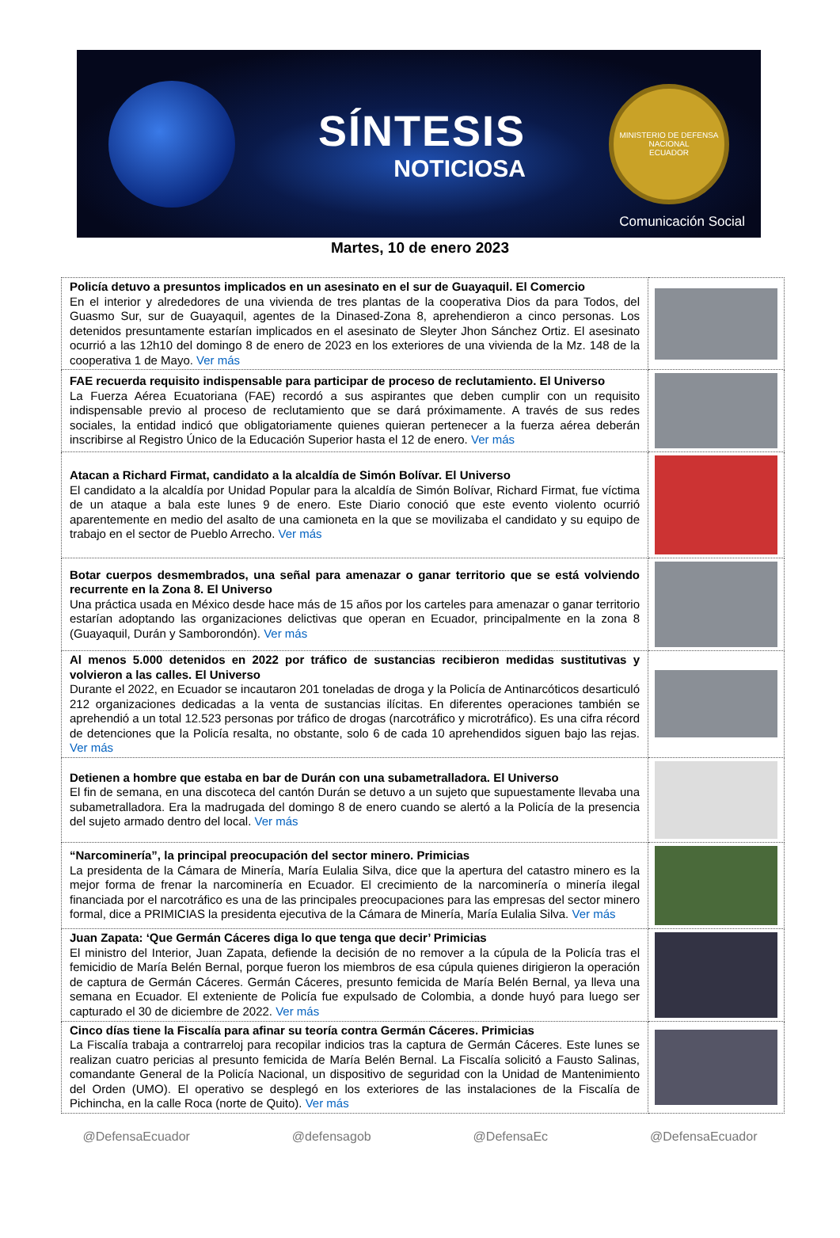SÍNTESIS
NOTICIOSA
MINISTERIO DE DEFENSA NACIONAL
ECUADOR
Comunicación Social
Martes, 10 de enero 2023
| Policía detuvo a presuntos implicados en un asesinato en el sur de Guayaquil. El Comercio En el interior y alrededores de una vivienda de tres plantas de la cooperativa Dios da para Todos, del Guasmo Sur, sur de Guayaquil, agentes de la Dinased-Zona 8, aprehendieron a cinco personas. Los detenidos presuntamente estarían implicados en el asesinato de Sleyter Jhon Sánchez Ortiz. El asesinato ocurrió a las 12h10 del domingo 8 de enero de 2023 en los exteriores de una vivienda de la Mz. 148 de la cooperativa 1 de Mayo. Ver más | |
| FAE recuerda requisito indispensable para participar de proceso de reclutamiento. El Universo La Fuerza Aérea Ecuatoriana (FAE) recordó a sus aspirantes que deben cumplir con un requisito indispensable previo al proceso de reclutamiento que se dará próximamente. A través de sus redes sociales, la entidad indicó que obligatoriamente quienes quieran pertenecer a la fuerza aérea deberán inscribirse al Registro Único de la Educación Superior hasta el 12 de enero. Ver más | |
| Atacan a Richard Firmat, candidato a la alcaldía de Simón Bolívar. El Universo El candidato a la alcaldía por Unidad Popular para la alcaldía de Simón Bolívar, Richard Firmat, fue víctima de un ataque a bala este lunes 9 de enero. Este Diario conoció que este evento violento ocurrió aparentemente en medio del asalto de una camioneta en la que se movilizaba el candidato y su equipo de trabajo en el sector de Pueblo Arrecho. Ver más | |
| Botar cuerpos desmembrados, una señal para amenazar o ganar territorio que se está volviendo recurrente en la Zona 8. El Universo Una práctica usada en México desde hace más de 15 años por los carteles para amenazar o ganar territorio estarían adoptando las organizaciones delictivas que operan en Ecuador, principalmente en la zona 8 (Guayaquil, Durán y Samborondón). Ver más | |
| Al menos 5.000 detenidos en 2022 por tráfico de sustancias recibieron medidas sustitutivas y volvieron a las calles. El Universo Durante el 2022, en Ecuador se incautaron 201 toneladas de droga y la Policía de Antinarcóticos desarticuló 212 organizaciones dedicadas a la venta de sustancias ilícitas. En diferentes operaciones también se aprehendió a un total 12.523 personas por tráfico de drogas (narcotráfico y microtráfico). Es una cifra récord de detenciones que la Policía resalta, no obstante, solo 6 de cada 10 aprehendidos siguen bajo las rejas. Ver más | |
| Detienen a hombre que estaba en bar de Durán con una subametralladora. El Universo El fin de semana, en una discoteca del cantón Durán se detuvo a un sujeto que supuestamente llevaba una subametralladora. Era la madrugada del domingo 8 de enero cuando se alertó a la Policía de la presencia del sujeto armado dentro del local. Ver más | |
| “Narcominería”, la principal preocupación del sector minero. Primicias La presidenta de la Cámara de Minería, María Eulalia Silva, dice que la apertura del catastro minero es la mejor forma de frenar la narcominería en Ecuador. El crecimiento de la narcominería o minería ilegal financiada por el narcotráfico es una de las principales preocupaciones para las empresas del sector minero formal, dice a PRIMICIAS la presidenta ejecutiva de la Cámara de Minería, María Eulalia Silva. Ver más | |
| Juan Zapata: ‘Que Germán Cáceres diga lo que tenga que decir’ Primicias El ministro del Interior, Juan Zapata, defiende la decisión de no remover a la cúpula de la Policía tras el femicidio de María Belén Bernal, porque fueron los miembros de esa cúpula quienes dirigieron la operación de captura de Germán Cáceres. Germán Cáceres, presunto femicida de María Belén Bernal, ya lleva una semana en Ecuador. El exteniente de Policía fue expulsado de Colombia, a donde huyó para luego ser capturado el 30 de diciembre de 2022. Ver más | |
| Cinco días tiene la Fiscalía para afinar su teoría contra Germán Cáceres. Primicias La Fiscalía trabaja a contrarreloj para recopilar indicios tras la captura de Germán Cáceres. Este lunes se realizan cuatro pericias al presunto femicida de María Belén Bernal. La Fiscalía solicitó a Fausto Salinas, comandante General de la Policía Nacional, un dispositivo de seguridad con la Unidad de Mantenimiento del Orden (UMO). El operativo se desplegó en los exteriores de las instalaciones de la Fiscalía de Pichincha, en la calle Roca (norte de Quito). Ver más | |
@DefensaEcuador @defensagob @DefensaEc @DefensaEcuador